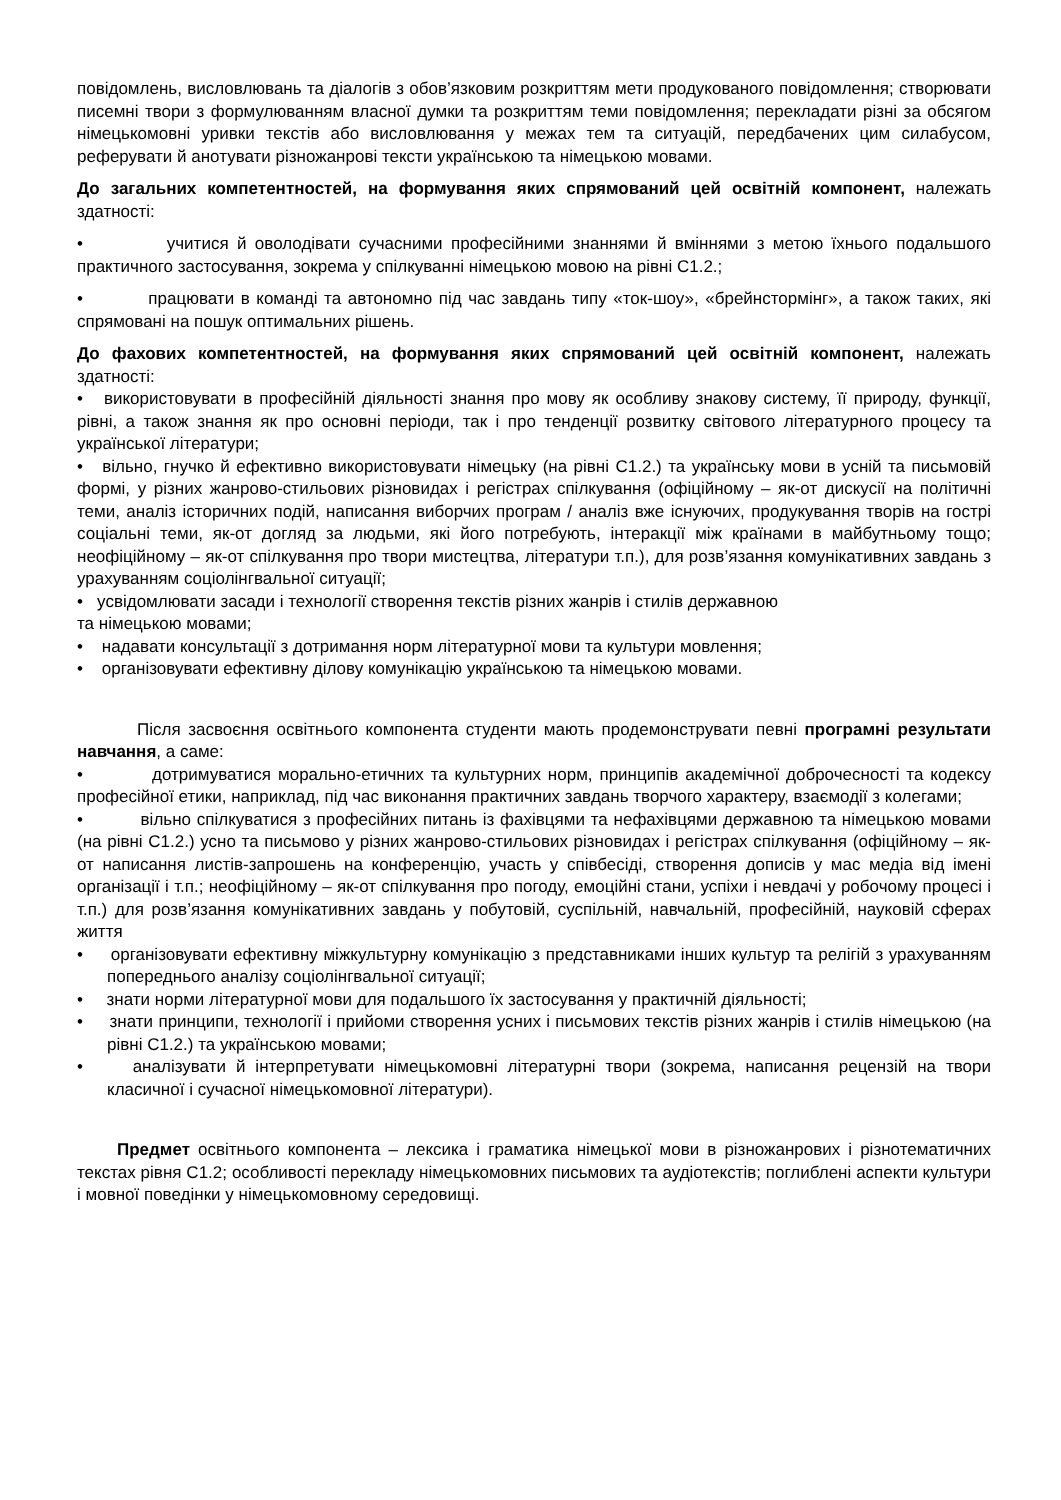повідомлень, висловлювань та діалогів з обов’язковим розкриттям мети продукованого повідомлення; створювати писемні твори з формулюванням власної думки та розкриттям теми повідомлення; перекладати різні за обсягом німецькомовні уривки текстів або висловлювання у межах тем та ситуацій, передбачених цим силабусом, реферувати й анотувати різножанрові тексти українською та німецькою мовами.
До загальних компетентностей, на формування яких спрямований цей освітній компонент, належать здатності:
• учитися й оволодівати сучасними професійними знаннями й вміннями з метою їхнього подальшого практичного застосування, зокрема у спілкуванні німецькою мовою на рівні С1.2.;
• працювати в команді та автономно під час завдань типу «ток-шоу», «брейнстормінг», а також таких, які спрямовані на пошук оптимальних рішень.
До фахових компетентностей, на формування яких спрямований цей освітній компонент, належать здатності:
• використовувати в професійній діяльності знання про мову як особливу знакову систему, її природу, функції, рівні, а також знання як про основні періоди, так і про тенденції розвитку світового літературного процесу та української літератури;
• вільно, гнучко й ефективно використовувати німецьку (на рівні С1.2.) та українську мови в усній та письмовій формі, у різних жанрово-стильових різновидах і регістрах спілкування (офіційному – як-от дискусії на політичні теми, аналіз історичних подій, написання виборчих програм / аналіз вже існуючих, продукування творів на гострі соціальні теми, як-от догляд за людьми, які його потребують, інтеракції між країнами в майбутньому тощо; неофіційному – як-от спілкування про твори мистецтва, літератури т.п.), для розв’язання комунікативних завдань з урахуванням соціолінгвальної ситуації;
• усвідомлювати засади і технології створення текстів різних жанрів і стилів державною
та німецькою мовами;
• надавати консультації з дотримання норм літературної мови та культури мовлення;
• організовувати ефективну ділову комунікацію українською та німецькою мовами.
Після засвоєння освітнього компонента студенти мають продемонструвати певні програмні результати навчання, а саме:
• дотримуватися морально-етичних та культурних норм, принципів академічної доброчесності та кодексу професійної етики, наприклад, під час виконання практичних завдань творчого характеру, взаємодії з колегами;
• вільно спілкуватися з професійних питань із фахівцями та нефахівцями державною та німецькою мовами (на рівні С1.2.) усно та письмово у різних жанрово-стильових різновидах і регістрах спілкування (офіційному – як-от написання листів-запрошень на конференцію, участь у співбесіді, створення дописів у мас медіа від імені організації і т.п.; неофіційному – як-от спілкування про погоду, емоційні стани, успіхи і невдачі у робочому процесі і т.п.) для розв’язання комунікативних завдань у побутовій, суспільній, навчальній, професійній, науковій сферах життя
• організовувати ефективну міжкультурну комунікацію з представниками інших культур та релігій з урахуванням попереднього аналізу соціолінгвальної ситуації;
• знати норми літературної мови для подальшого їх застосування у практичній діяльності;
• знати принципи, технології і прийоми створення усних і письмових текстів різних жанрів і стилів німецькою (на рівні С1.2.) та українською мовами;
• аналізувати й інтерпретувати німецькомовні літературні твори (зокрема, написання рецензій на твори класичної і сучасної німецькомовної літератури).
Предмет освітнього компонента – лексика і граматика німецької мови в різножанрових і різнотематичних текстах рівня С1.2; особливості перекладу німецькомовних письмових та аудіотекстів; поглиблені аспекти культури і мовної поведінки у німецькомовному середовищі.